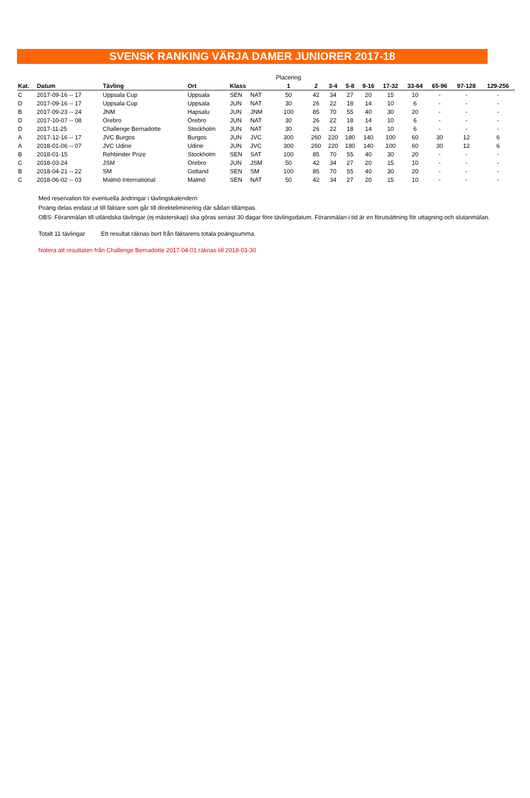SVENSK RANKING VÄRJA DAMER JUNIORER 2017-18
| | | | | | | Placering | | | | | | | | | |
| Kat. | Datum | Tävling | Ort | Klass | | 1 | 2 | 3-4 | 5-8 | 9-16 | 17-32 | 33-64 | 65-96 | 97-128 | 129-256 |
| C | 2017-09-16 -- 17 | Uppsala Cup | Uppsala | SEN | NAT | 50 | 42 | 34 | 27 | 20 | 15 | 10 | - | - | - |
| D | 2017-09-16 -- 17 | Uppsala Cup | Uppsala | JUN | NAT | 30 | 26 | 22 | 18 | 14 | 10 | 6 | - | - | - |
| B | 2017-09-23 -- 24 | JNM | Hapsalu | JUN | JNM | 100 | 85 | 70 | 55 | 40 | 30 | 20 | - | - | - |
| D | 2017-10-07 -- 08 | Örebro | Örebro | JUN | NAT | 30 | 26 | 22 | 18 | 14 | 10 | 6 | - | - | - |
| D | 2017-11-25 | Challenge Bernadotte | Stockholm | JUN | NAT | 30 | 26 | 22 | 18 | 14 | 10 | 6 | - | - | - |
| A | 2017-12-16 -- 17 | JVC Burgos | Burgos | JUN | JVC | 300 | 260 | 220 | 180 | 140 | 100 | 60 | 30 | 12 | 6 |
| A | 2018-01-06 -- 07 | JVC Udine | Udine | JUN | JVC | 300 | 260 | 220 | 180 | 140 | 100 | 60 | 30 | 12 | 6 |
| B | 2018-01-15 | Rehbinder Prize | Stockholm | SEN | SAT | 100 | 85 | 70 | 55 | 40 | 30 | 20 | - | - | - |
| C | 2018-03-24 | JSM | Örebro | JUN | JSM | 50 | 42 | 34 | 27 | 20 | 15 | 10 | - | - | - |
| B | 2018-04-21 -- 22 | SM | Gotland | SEN | SM | 100 | 85 | 70 | 55 | 40 | 30 | 20 | - | - | - |
| C | 2018-06-02 -- 03 | Malmö International | Malmö | SEN | NAT | 50 | 42 | 34 | 27 | 20 | 15 | 10 | - | - | - |
Med reservation för eventuella ändringar i tävlingskalendern
Poäng delas endast ut till fäktare som går till direkteliminering där sådan tillämpas
OBS: Föranmälan till utländska tävlingar (ej mästerskap) ska göras senast 30 dagar före tävlingsdatum. Föranmälan i tid är en förutsättning för uttagning och slutanmälan.
Totalt 11 tävlingar Ett resultat räknas bort från fäktarens totala poängsumma.
Notera att resultaten från Challenge Bernadotte 2017-04-01 räknas till 2018-03-30